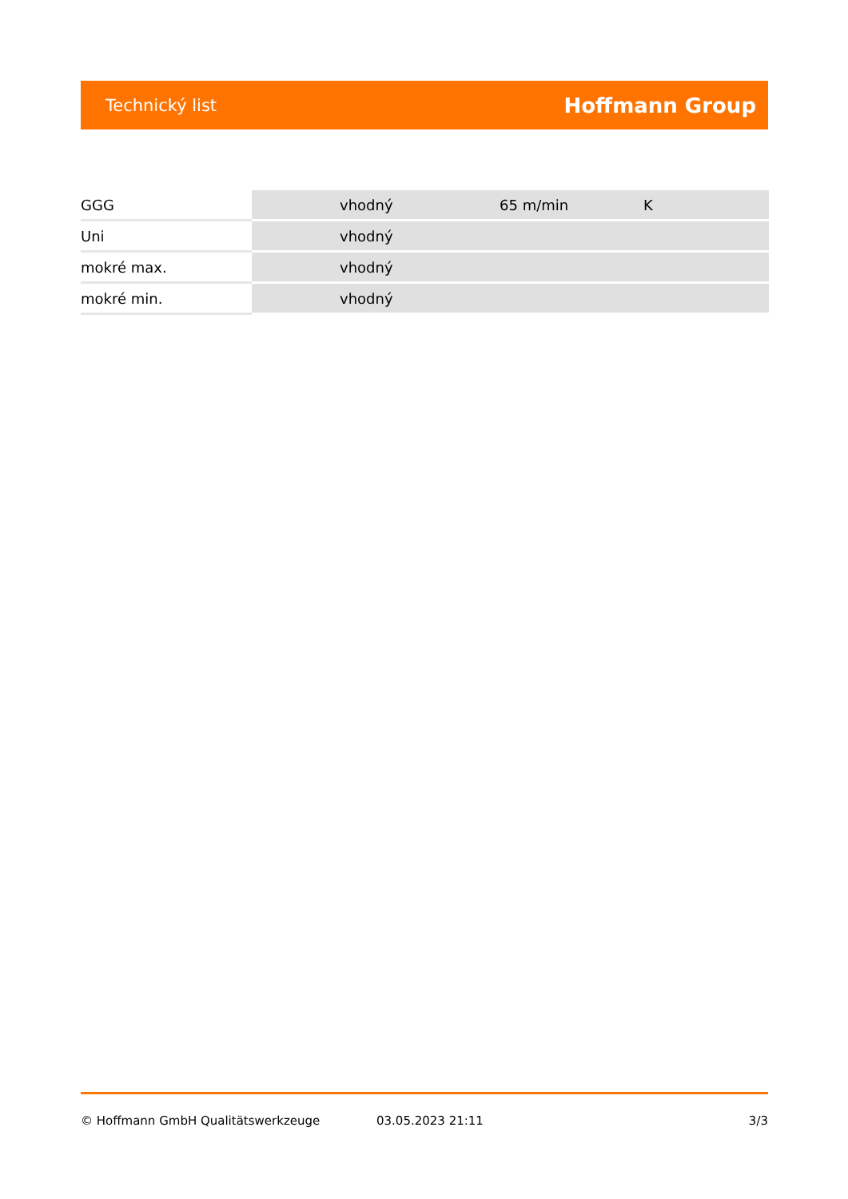Technický list Hoffmann Group
| GGG | vhodný | 65 m/min | K |
| Uni | vhodný | | |
| mokré max. | vhodný | | |
| mokré min. | vhodný | | |
© Hoffmann GmbH Qualitätswerkzeuge 03.05.2023 21:11 3/3